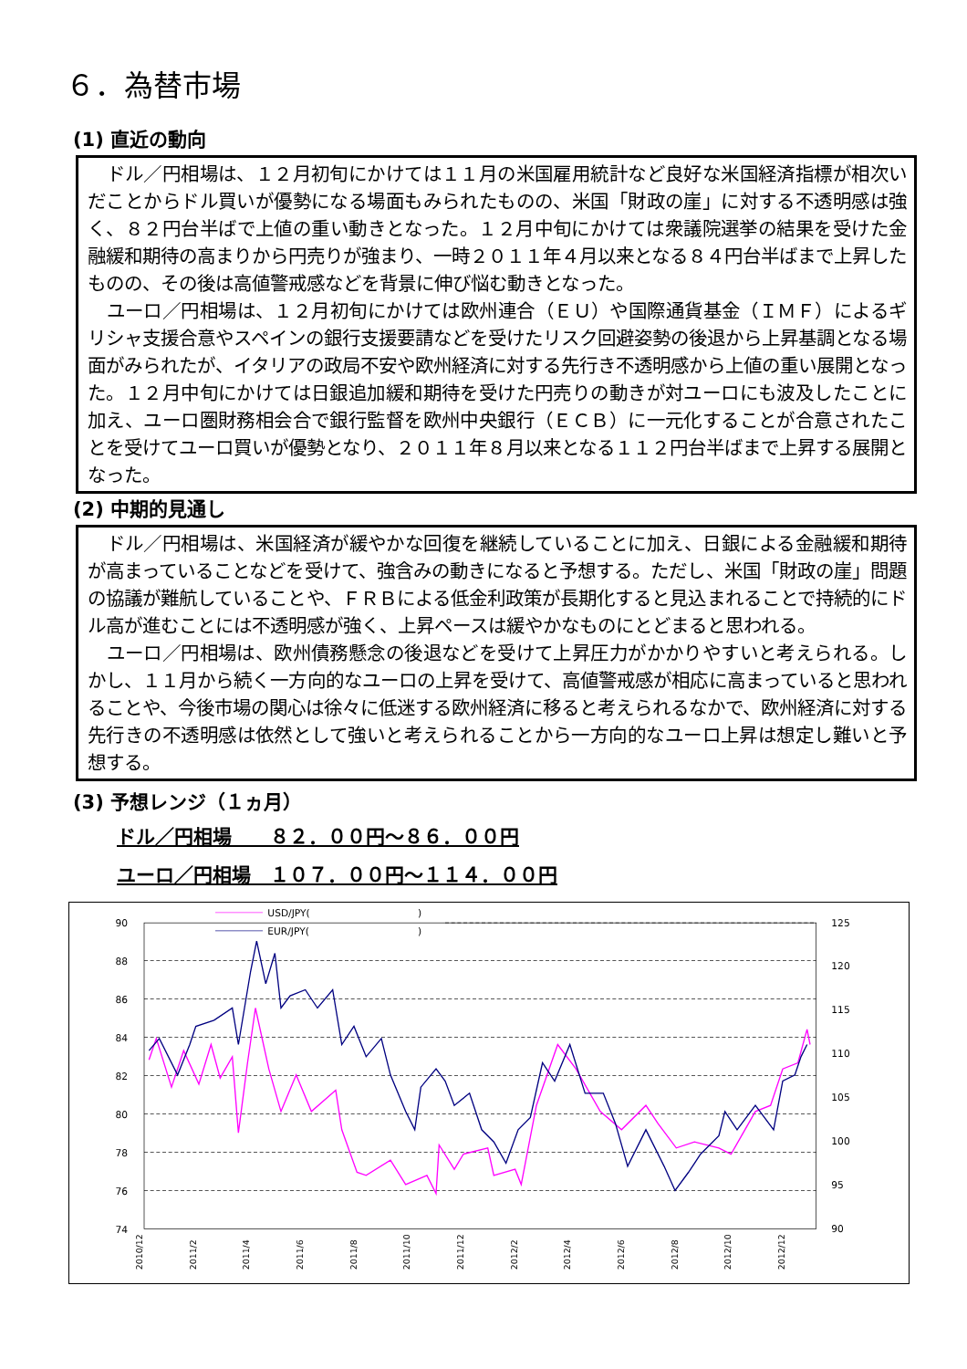６．為替市場
(1) 直近の動向
ドル／円相場は、１２月初旬にかけては１１月の米国雇用統計など良好な米国経済指標が相次いだことからドル買いが優勢になる場面もみられたものの、米国「財政の崖」に対する不透明感は強く、８２円台半ばで上値の重い動きとなった。１２月中旬にかけては衆議院選挙の結果を受けた金融緩和期待の高まりから円売りが強まり、一時２０１１年４月以来となる８４円台半ばまで上昇したものの、その後は高値警戒感などを背景に伸び悩む動きとなった。
ユーロ／円相場は、１２月初旬にかけては欧州連合（ＥＵ）や国際通貨基金（ＩＭＦ）によるギリシャ支援合意やスペインの銀行支援要請などを受けたリスク回避姿勢の後退から上昇基調となる場面がみられたが、イタリアの政局不安や欧州経済に対する先行き不透明感から上値の重い展開となった。１２月中旬にかけては日銀追加緩和期待を受けた円売りの動きが対ユーロにも波及したことに加え、ユーロ圏財務相会合で銀行監督を欧州中央銀行（ＥＣＢ）に一元化することが合意されたことを受けてユーロ買いが優勢となり、２０１１年８月以来となる１１２円台半ばまで上昇する展開となった。
(2) 中期的見通し
ドル／円相場は、米国経済が緩やかな回復を継続していることに加え、日銀による金融緩和期待が高まっていることなどを受けて、強含みの動きになると予想する。ただし、米国「財政の崖」問題の協議が難航していることや、ＦＲＢによる低金利政策が長期化すると見込まれることで持続的にドル高が進むことには不透明感が強く、上昇ペースは緩やかなものにとどまると思われる。
ユーロ／円相場は、欧州債務懸念の後退などを受けて上昇圧力がかかりやすいと考えられる。しかし、１１月から続く一方向的なユーロの上昇を受けて、高値警戒感が相応に高まっていると思われることや、今後市場の関心は徐々に低迷する欧州経済に移ると考えられるなかで、欧州経済に対する先行きの不透明感は依然として強いと考えられることから一方向的なユーロ上昇は想定し難いと予想する。
(3) 予想レンジ（１ヵ月）
ドル／円相場　　８２．００円～８６．００円
ユーロ／円相場　１０７．００円～１１４．００円
90
88
86
84
82
80
78
76
74
125
120
115
110
105
100
95
90
USD/JPY(
)
EUR/JPY(
)
2010/12
2011/2
2011/4
2011/6
2011/8
2011/10
2011/12
2012/2
2012/4
2012/6
2012/8
2012/10
2012/12